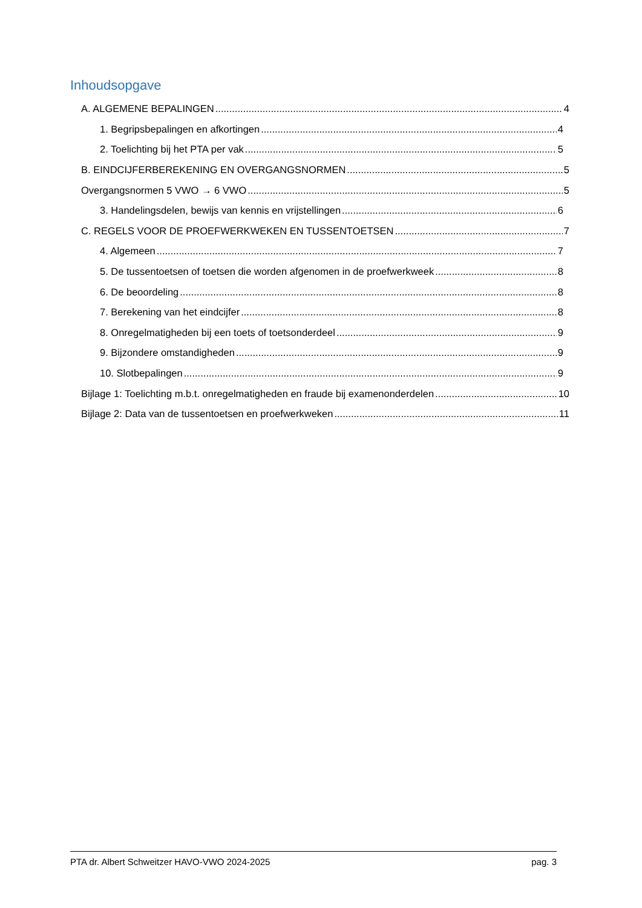Inhoudsopgave
A. ALGEMENE BEPALINGEN 4
1. Begripsbepalingen en afkortingen 4
2. Toelichting bij het PTA per vak 5
B. EINDCIJFERBEREKENING EN OVERGANGSNORMEN 5
Overgangsnormen 5 VWO → 6 VWO 5
3. Handelingsdelen, bewijs van kennis en vrijstellingen 6
C. REGELS VOOR DE PROEFWERKWEKEN EN TUSSENTOETSEN 7
4. Algemeen 7
5. De tussentoetsen of toetsen die worden afgenomen in de proefwerkweek 8
6. De beoordeling 8
7. Berekening van het eindcijfer 8
8. Onregelmatigheden bij een toets of toetsonderdeel 9
9. Bijzondere omstandigheden 9
10. Slotbepalingen 9
Bijlage 1: Toelichting m.b.t. onregelmatigheden en fraude bij examenonderdelen 10
Bijlage 2: Data van de tussentoetsen en proefwerkweken 11
PTA dr. Albert Schweitzer HAVO-VWO 2024-2025 pag. 3